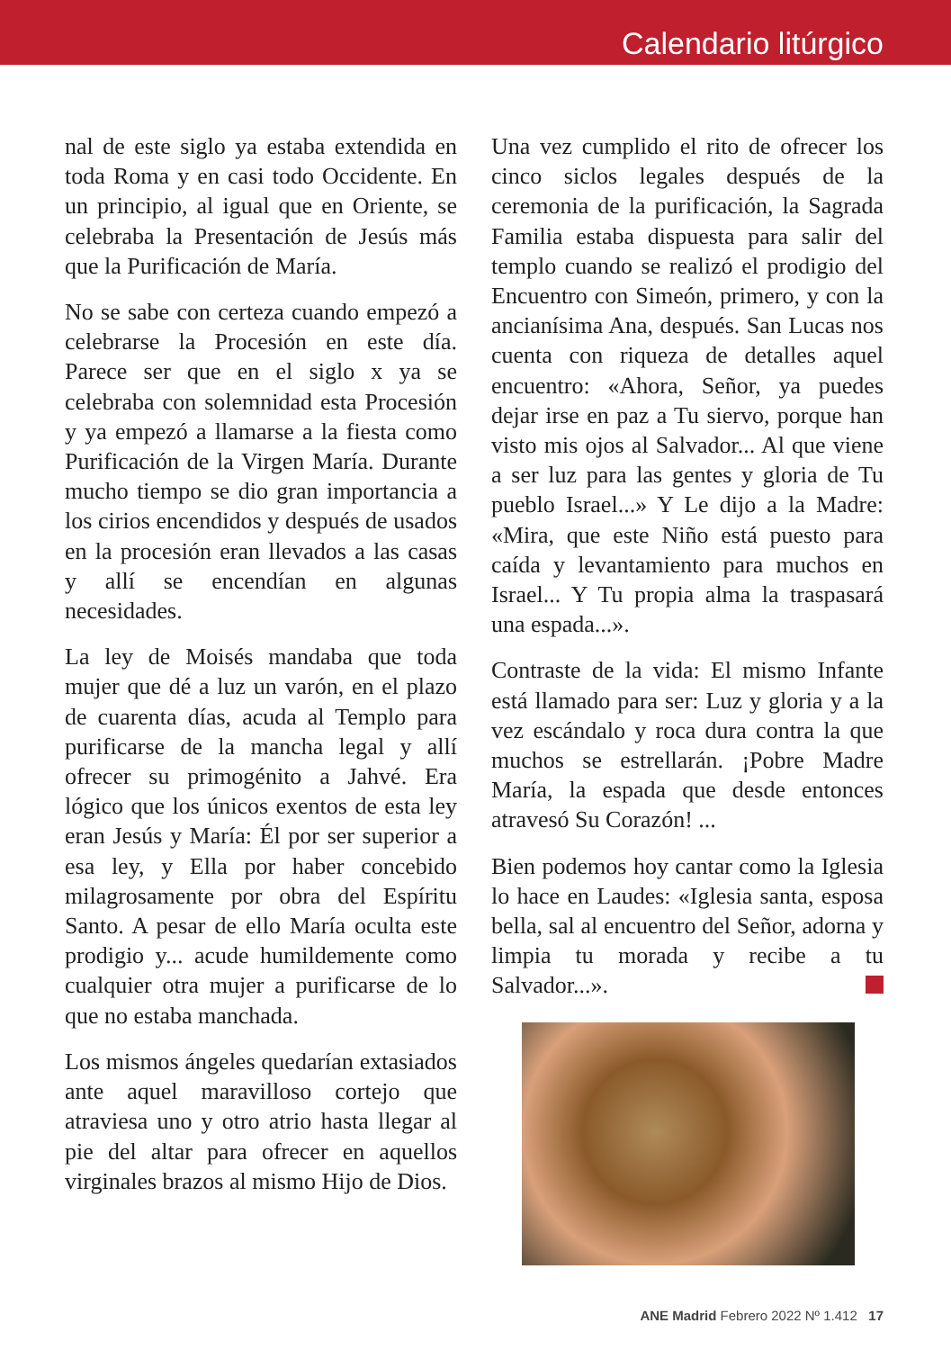Calendario litúrgico
nal de este siglo ya estaba extendida en toda Roma y en casi todo Occidente. En un principio, al igual que en Oriente, se celebraba la Presentación de Jesús más que la Purificación de María.
No se sabe con certeza cuando empezó a celebrarse la Procesión en este día. Parece ser que en el siglo x ya se celebraba con solemnidad esta Procesión y ya empezó a llamarse a la fiesta como Purificación de la Virgen María. Durante mucho tiempo se dio gran importancia a los cirios encendidos y después de usados en la procesión eran llevados a las casas y allí se encendían en algunas necesidades.
La ley de Moisés mandaba que toda mujer que dé a luz un varón, en el plazo de cuarenta días, acuda al Templo para purificarse de la mancha legal y allí ofrecer su primogénito a Jahvé. Era lógico que los únicos exentos de esta ley eran Jesús y María: Él por ser superior a esa ley, y Ella por haber concebido milagrosamente por obra del Espíritu Santo. A pesar de ello María oculta este prodigio y... acude humildemente como cualquier otra mujer a purificarse de lo que no estaba manchada.
Los mismos ángeles quedarían extasiados ante aquel maravilloso cortejo que atraviesa uno y otro atrio hasta llegar al pie del altar para ofrecer en aquellos virginales brazos al mismo Hijo de Dios.
Una vez cumplido el rito de ofrecer los cinco siclos legales después de la ceremonia de la purificación, la Sagrada Familia estaba dispuesta para salir del templo cuando se realizó el prodigio del Encuentro con Simeón, primero, y con la ancianísima Ana, después. San Lucas nos cuenta con riqueza de detalles aquel encuentro: «Ahora, Señor, ya puedes dejar irse en paz a Tu siervo, porque han visto mis ojos al Salvador... Al que viene a ser luz para las gentes y gloria de Tu pueblo Israel...» Y Le dijo a la Madre: «Mira, que este Niño está puesto para caída y levantamiento para muchos en Israel... Y Tu propia alma la traspasará una espada...».
Contraste de la vida: El mismo Infante está llamado para ser: Luz y gloria y a la vez escándalo y roca dura contra la que muchos se estrellarán. ¡Pobre Madre María, la espada que desde entonces atravesó Su Corazón! ...
Bien podemos hoy cantar como la Iglesia lo hace en Laudes: «Iglesia santa, esposa bella, sal al encuentro del Señor, adorna y limpia tu morada y recibe a tu Salvador...».
ANE Madrid Febrero 2022 Nº 1.412 17